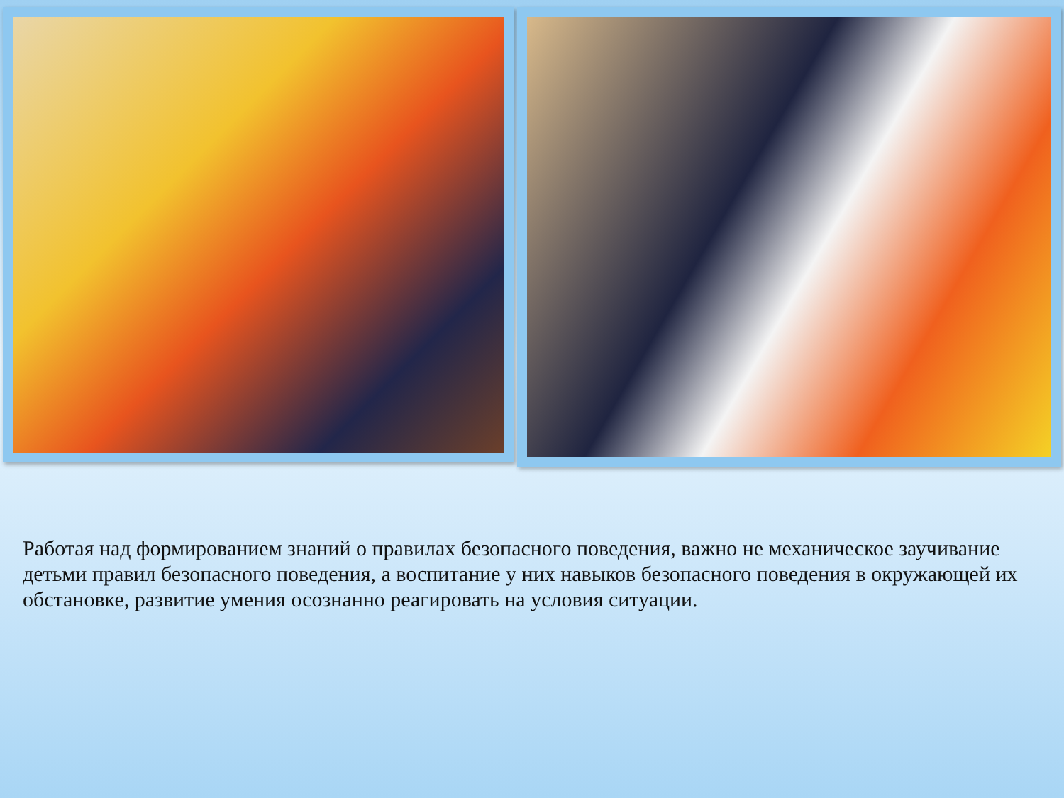Работая над формированием знаний о правилах безопасного поведения, важно не механическое заучивание детьми правил безопасного поведения, а воспитание у них навыков безопасного поведения в окружающей их обстановке, развитие умения осознанно реагировать на условия ситуации.